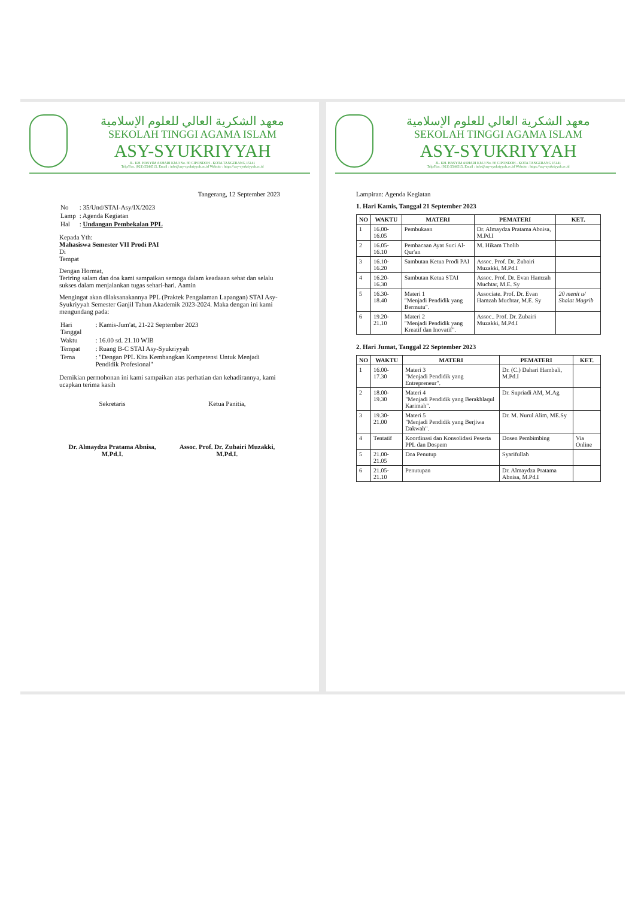معهد الشكرية العالي للعلوم الإسلامية
SEKOLAH TINGGI AGAMA ISLAM
ASY-SYUKRIYYAH
JL. KH. HASYIM ASHARI KM.3 No. 80 CIPONDOH - KOTA TANGERANG 15141
Telp/Fax. (021) 5544515, Email : info@asy-syukriyyah.ac.id Website : https://asy-syukriyyah.ac.id
Tangerang, 12 September 2023
| No | : 35/Und/STAI-Asy/IX/2023 |
| Lamp | : Agenda Kegiatan |
| Hal | : Undangan Pembekalan PPL |
Kepada Yth:
Mahasiswa Semester VII Prodi PAI
Di
Tempat
Dengan Hormat,
Teriring salam dan doa kami sampaikan semoga dalam keadaaan sehat dan selalu sukses dalam menjalankan tugas sehari-hari. Aamin
Mengingat akan dilaksanakannya PPL (Praktek Pengalaman Lapangan) STAI Asy-Syukriyyah Semester Ganjil Tahun Akademik 2023-2024. Maka dengan ini kami mengundang pada:
| Hari Tanggal | : Kamis-Jum'at, 21-22 September 2023 |
| Waktu | : 16.00 sd. 21.10 WIB |
| Tempat | : Ruang B-C STAI Asy-Syukriyyah |
| Tema | : "Dengan PPL Kita Kembangkan Kompetensi Untuk Menjadi Pendidik Profesional" |
Demikian permohonan ini kami sampaikan atas perhatian dan kehadirannya, kami ucapkan terima kasih
Sekretaris
Dr. Almaydza Pratama Abnisa, M.Pd.I.
Ketua Panitia,
Assoc. Prof. Dr. Zubairi Muzakki, M.Pd.I.
معهد الشكرية العالي للعلوم الإسلامية
SEKOLAH TINGGI AGAMA ISLAM
ASY-SYUKRIYYAH
JL. KH. HASYIM ASHARI KM.3 No. 80 CIPONDOH - KOTA TANGERANG 15141
Telp/Fax. (021) 5544515, Email : info@asy-syukriyyah.ac.id Website : https://asy-syukriyyah.ac.id
Lampiran: Agenda Kegiatan
1. Hari Kamis, Tanggal 21 September 2023
| NO | WAKTU | MATERI | PEMATERI | KET. |
| --- | --- | --- | --- | --- |
| 1 | 16.00-16.05 | Pembukaan | Dr. Almaydza Pratama Abnisa, M.Pd.I | |
| 2 | 16.05-16.10 | Pembacaan Ayat Suci Al-Qur'an | M. Hikam Tholib | |
| 3 | 16.10-16.20 | Sambutan Ketua Prodi PAI | Assoc. Prof. Dr. Zubairi Muzakki, M.Pd.I | |
| 4 | 16.20-16.30 | Sambutan Ketua STAI | Assoc. Prof. Dr. Evan Hamzah Muchtar, M.E. Sy | |
| 5 | 16.30-18.40 | Materi 1 "Menjadi Pendidik yang Bermutu". | Associate. Prof. Dr. Evan Hamzah Muchtar, M.E. Sy | 20 menit u/ Shalat Magrib |
| 6 | 19.20-21.10 | Materi 2 "Menjadi Pendidik yang Kreatif dan Inovatif". | Assoc.. Prof. Dr. Zubairi Muzakki, M.Pd.I | |
2. Hari Jumat, Tanggal 22 September 2023
| NO | WAKTU | MATERI | PEMATERI | KET. |
| --- | --- | --- | --- | --- |
| 1 | 16.00-17.30 | Materi 3 "Menjadi Pendidik yang Entrepreneur". | Dr. (C.) Dahari Hambali, M.Pd.I | |
| 2 | 18.00-19.30 | Materi 4 "Menjadi Pendidik yang Berakhlaqul Karimah". | Dr. Supriadi AM, M.Ag | |
| 3 | 19.30-21.00 | Materi 5 "Menjadi Pendidik yang Berjiwa Dakwah". | Dr. M. Nurul Alim, ME.Sy | |
| 4 | Tentatif | Koordinasi dan Konsolidasi Peserta PPL dan Dospem | Dosen Pembimbing | Via Online |
| 5 | 21.00-21.05 | Doa Penutup | Syarifullah | |
| 6 | 21.05-21.10 | Penutupan | Dr. Almaydza Pratama Abnisa, M.Pd.I | |